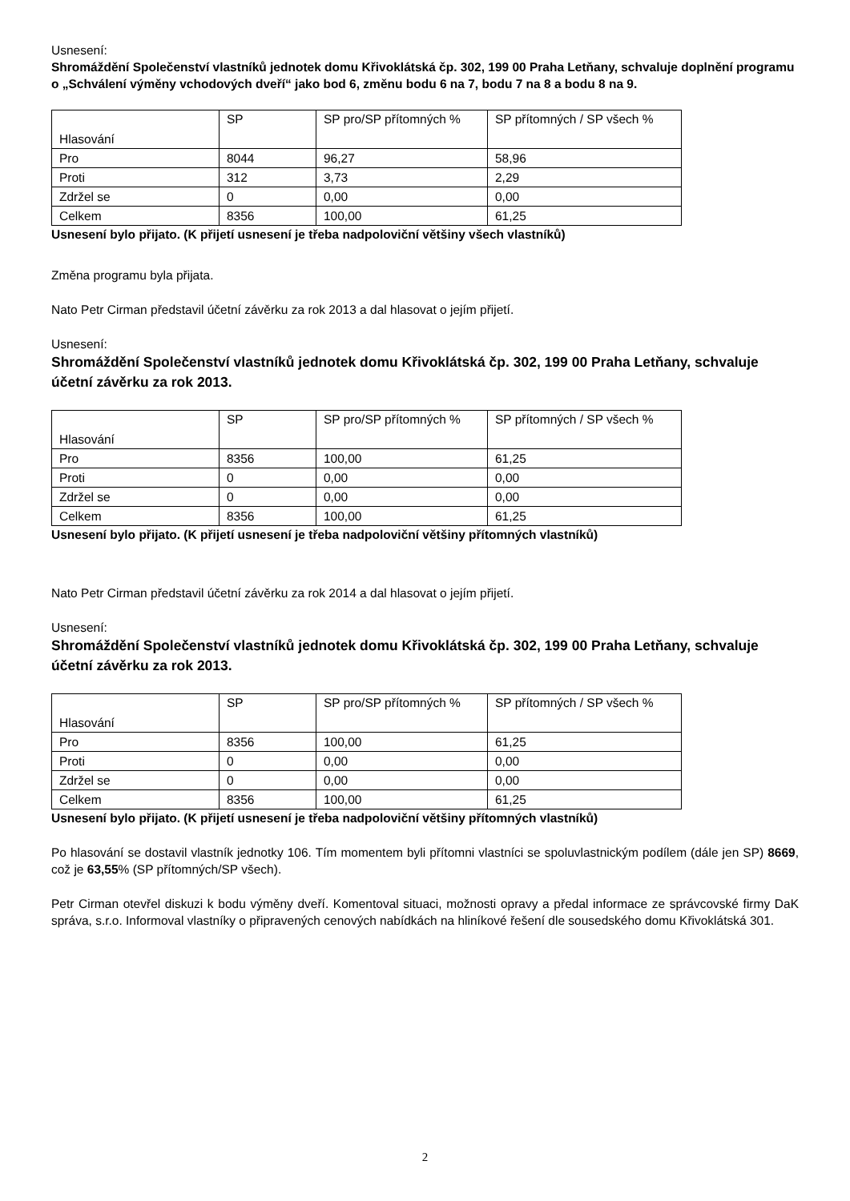Usnesení:
Shromáždění Společenství vlastníků jednotek domu Křivoklátská čp. 302, 199 00 Praha Letňany, schvaluje doplnění programu o „Schválení výměny vchodových dveří“ jako bod 6, změnu bodu 6 na 7, bodu 7 na 8 a bodu 8 na 9.
| Hlasování | SP | SP pro/SP přítomných % | SP přítomných / SP všech % |
| Pro | 8044 | 96,27 | 58,96 |
| Proti | 312 | 3,73 | 2,29 |
| Zdržel se | 0 | 0,00 | 0,00 |
| Celkem | 8356 | 100,00 | 61,25 |
Usnesení bylo přijato. (K přijetí usnesení je třeba nadpoloviční většiny všech vlastníků)
Změna programu byla přijata.
Nato Petr Cirman představil účetní závěrku za rok 2013 a dal hlasovat o jejím přijetí.
Usnesení:
Shromáždění Společenství vlastníků jednotek domu Křivoklátská čp. 302, 199 00 Praha Letňany, schvaluje účetní závěrku za rok 2013.
| Hlasování | SP | SP pro/SP přítomných % | SP přítomných / SP všech % |
| Pro | 8356 | 100,00 | 61,25 |
| Proti | 0 | 0,00 | 0,00 |
| Zdržel se | 0 | 0,00 | 0,00 |
| Celkem | 8356 | 100,00 | 61,25 |
Usnesení bylo přijato. (K přijetí usnesení je třeba nadpoloviční většiny přítomných vlastníků)
Nato Petr Cirman představil účetní závěrku za rok 2014 a dal hlasovat o jejím přijetí.
Usnesení:
Shromáždění Společenství vlastníků jednotek domu Křivoklátská čp. 302, 199 00 Praha Letňany, schvaluje účetní závěrku za rok 2013.
| Hlasování | SP | SP pro/SP přítomných % | SP přítomných / SP všech % |
| Pro | 8356 | 100,00 | 61,25 |
| Proti | 0 | 0,00 | 0,00 |
| Zdržel se | 0 | 0,00 | 0,00 |
| Celkem | 8356 | 100,00 | 61,25 |
Usnesení bylo přijato. (K přijetí usnesení je třeba nadpoloviční většiny přítomných vlastníků)
Po hlasování se dostavil vlastník jednotky 106. Tím momentem byli přítomni vlastníci se spoluvlastnickým podílem (dále jen SP) 8669, což je 63,55% (SP přítomných/SP všech).
Petr Cirman otevřel diskuzi k bodu výměny dveří. Komentoval situaci, možnosti opravy a předal informace ze správcovské firmy DaK správa, s.r.o. Informoval vlastníky o připravených cenových nabídkách na hliníkové řešení dle sousedského domu Křivoklátská 301.
2